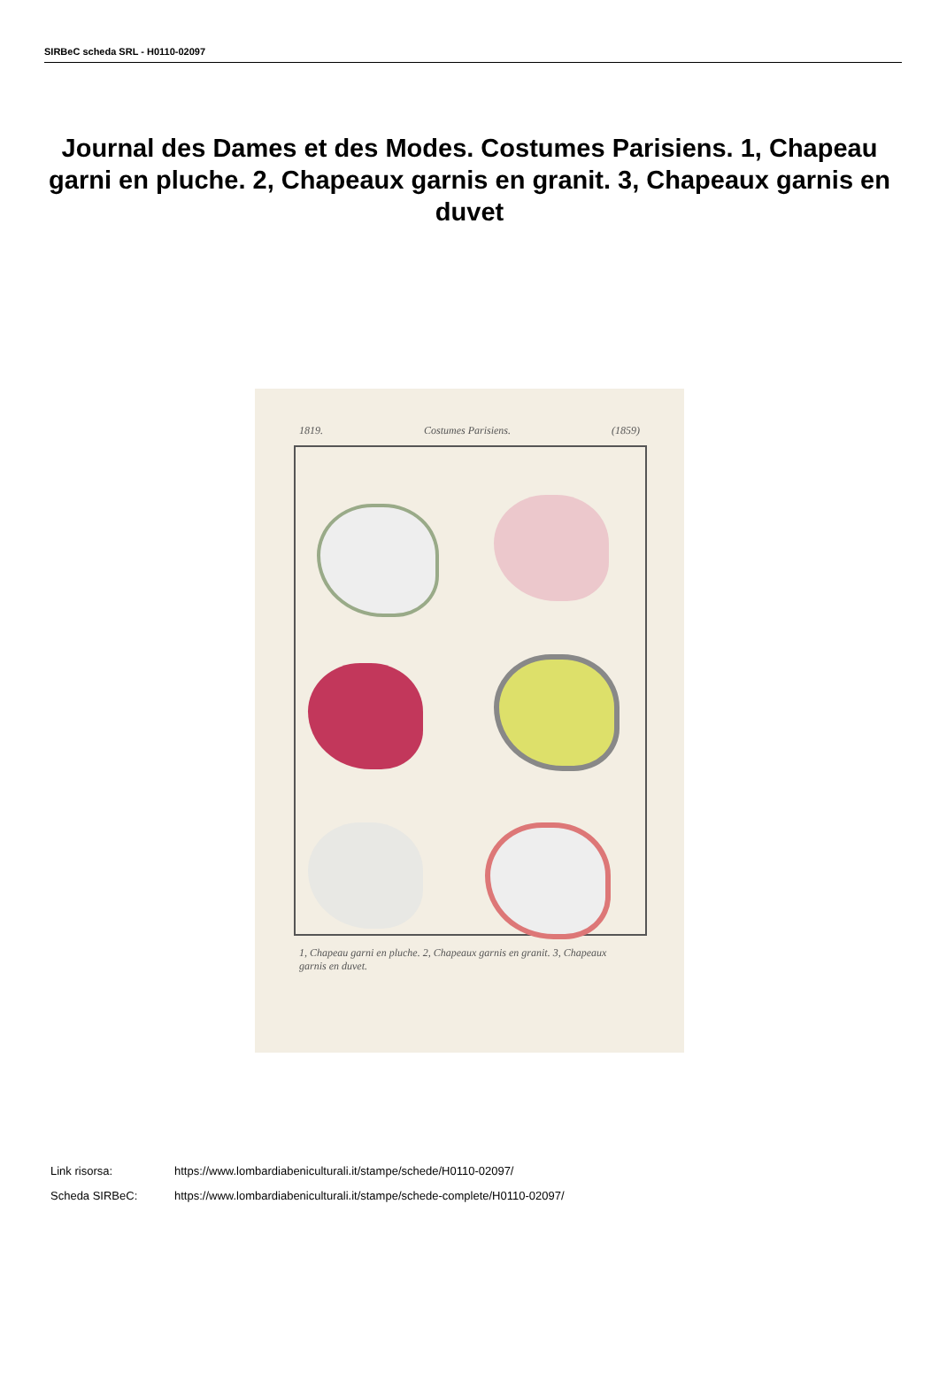SIRBeC scheda SRL - H0110-02097
Journal des Dames et des Modes. Costumes Parisiens. 1, Chapeau garni en pluche. 2, Chapeaux garnis en granit. 3, Chapeaux garnis en duvet
1819. Costumes Parisiens. (1859)
1, Chapeau garni en pluche. 2, Chapeaux garnis en granit. 3, Chapeaux garnis en duvet.
Link risorsa: https://www.lombardiabeniculturali.it/stampe/schede/H0110-02097/
Scheda SIRBeC: https://www.lombardiabeniculturali.it/stampe/schede-complete/H0110-02097/